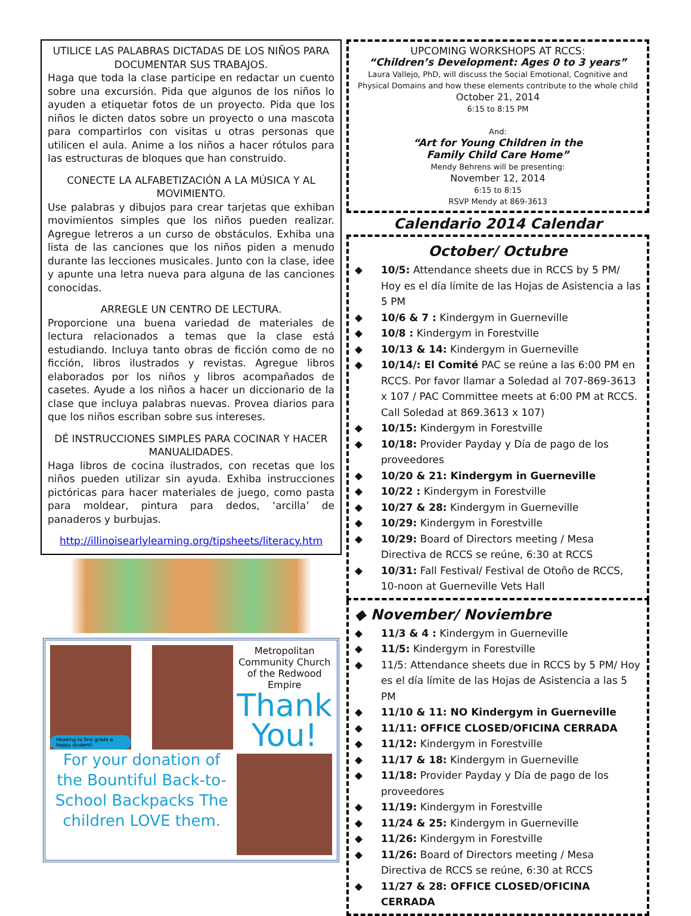UTILICE LAS PALABRAS DICTADAS DE LOS NIÑOS PARA DOCUMENTAR SUS TRABAJOS.
Haga que toda la clase participe en redactar un cuento sobre una excursión. Pida que algunos de los niños lo ayuden a etiquetar fotos de un proyecto. Pida que los niños le dicten datos sobre un proyecto o una mascota para compartirlos con visitas u otras personas que utilicen el aula. Anime a los niños a hacer rótulos para las estructuras de bloques que han construido.
CONECTE LA ALFABETIZACIÓN A LA MÚSICA Y AL MOVIMIENTO.
Use palabras y dibujos para crear tarjetas que exhiban movimientos simples que los niños pueden realizar. Agregue letreros a un curso de obstáculos. Exhiba una lista de las canciones que los niños piden a menudo durante las lecciones musicales. Junto con la clase, idee y apunte una letra nueva para alguna de las canciones conocidas.
ARREGLE UN CENTRO DE LECTURA.
Proporcione una buena variedad de materiales de lectura relacionados a temas que la clase está estudiando. Incluya tanto obras de ficción como de no ficción, libros ilustrados y revistas. Agregue libros elaborados por los niños y libros acompañados de casetes. Ayude a los niños a hacer un diccionario de la clase que incluya palabras nuevas. Provea diarios para que los niños escriban sobre sus intereses.
DÉ INSTRUCCIONES SIMPLES PARA COCINAR Y HACER MANUALIDADES.
Haga libros de cocina ilustrados, con recetas que los niños pueden utilizar sin ayuda. Exhiba instrucciones pictóricas para hacer materiales de juego, como pasta para moldear, pintura para dedos, ‘arcilla’ de panaderos y burbujas.
http://illinoisearlylearning.org/tipsheets/literacy.htm
Heading to first grade a happy student!
For your donation of the Bountiful Back-to-School Backpacks The children LOVE them.
Metropolitan Community Church of the Redwood Empire
Thank You!
UPCOMING WORKSHOPS AT RCCS:
“Children’s Development: Ages 0 to 3 years”
Laura Vallejo, PhD, will discuss the Social Emotional, Cognitive and Physical Domains and how these elements contribute to the whole child
October 21, 2014
6:15 to 8:15 PM
And:
“Art for Young Children in the
Family Child Care Home”
Mendy Behrens will be presenting:
November 12, 2014
6:15 to 8:15
RSVP Mendy at 869-3613
Calendario 2014 Calendar
October/ Octubre
10/5: Attendance sheets due in RCCS by 5 PM/ Hoy es el día límite de las Hojas de Asistencia a las 5 PM
10/6 & 7 : Kindergym in Guerneville
10/8 : Kindergym in Forestville
10/13 & 14: Kindergym in Guerneville
10/14/: El Comité PAC se reúne a las 6:00 PM en RCCS. Por favor llamar a Soledad al 707-869-3613 x 107 / PAC Committee meets at 6:00 PM at RCCS. Call Soledad at 869.3613 x 107)
10/15: Kindergym in Forestville
10/18: Provider Payday y Día de pago de los proveedores
10/20 & 21: Kindergym in Guerneville
10/22 : Kindergym in Forestville
10/27 & 28: Kindergym in Guerneville
10/29: Kindergym in Forestville
10/29: Board of Directors meeting / Mesa Directiva de RCCS se reúne, 6:30 at RCCS
10/31: Fall Festival/ Festival de Otoño de RCCS, 10-noon at Guerneville Vets Hall
◆ November/ Noviembre
11/3 & 4 : Kindergym in Guerneville
11/5: Kindergym in Forestville
11/5: Attendance sheets due in RCCS by 5 PM/ Hoy es el día límite de las Hojas de Asistencia a las 5 PM
11/10 & 11: NO Kindergym in Guerneville
11/11: OFFICE CLOSED/OFICINA CERRADA
11/12: Kindergym in Forestville
11/17 & 18: Kindergym in Guerneville
11/18: Provider Payday y Día de pago de los proveedores
11/19: Kindergym in Forestville
11/24 & 25: Kindergym in Guerneville
11/26: Kindergym in Forestville
11/26: Board of Directors meeting / Mesa Directiva de RCCS se reúne, 6:30 at RCCS
11/27 & 28: OFFICE CLOSED/OFICINA CERRADA